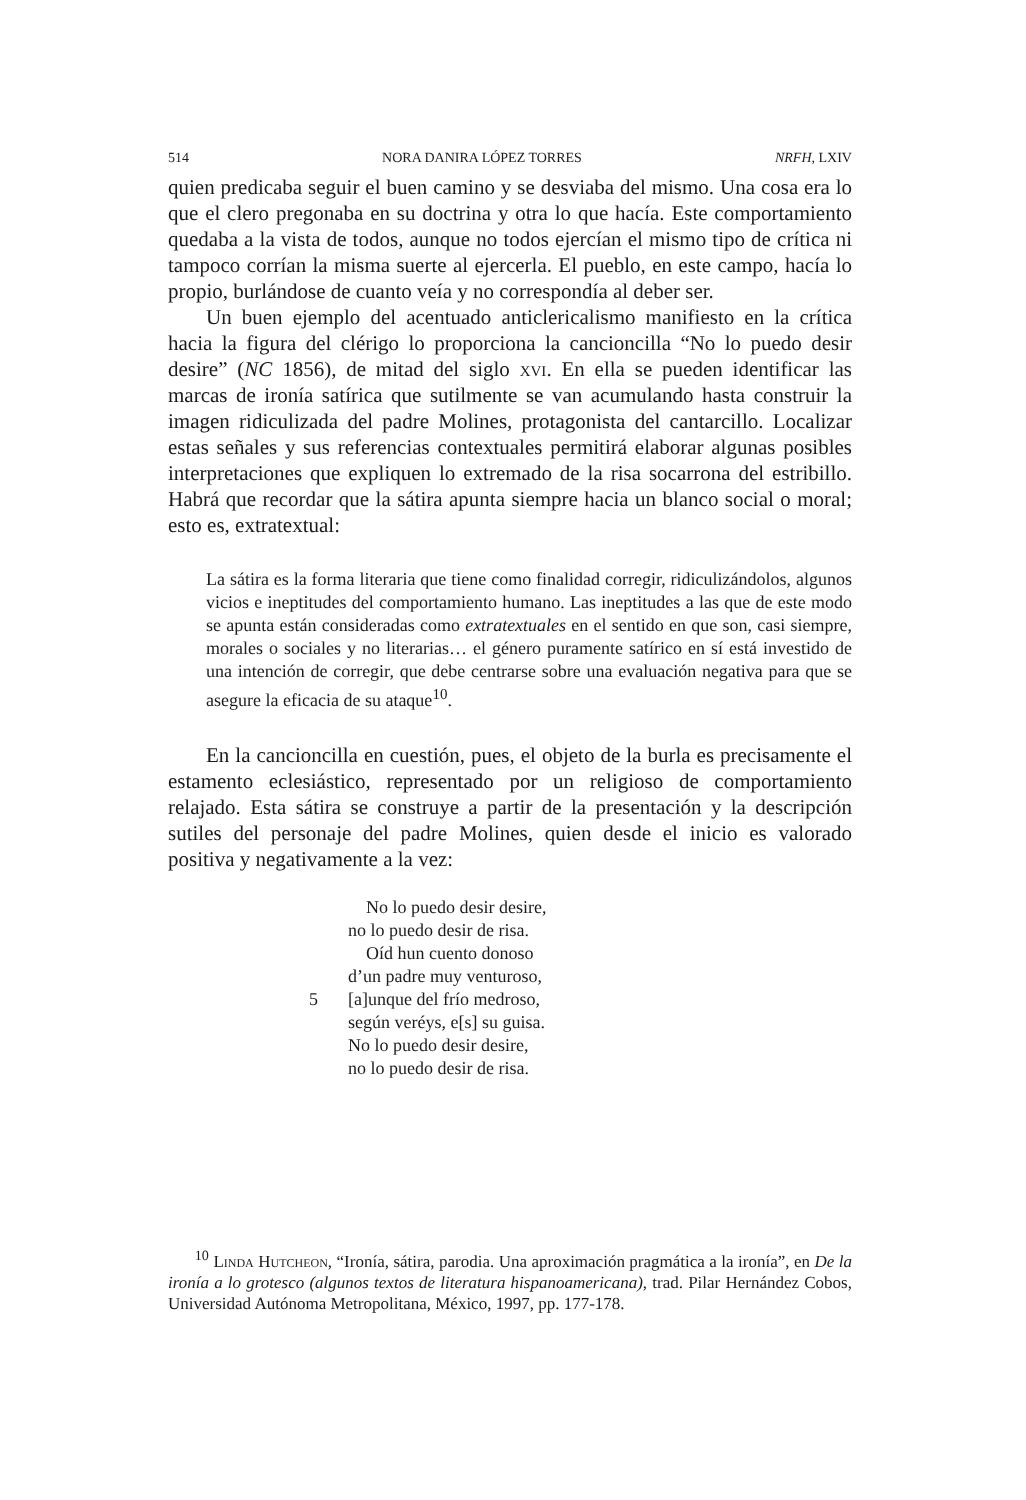514 NORA DANIRA LÓPEZ TORRES NRFH, LXIV
quien predicaba seguir el buen camino y se desviaba del mismo. Una cosa era lo que el clero pregonaba en su doctrina y otra lo que hacía. Este comportamiento quedaba a la vista de todos, aunque no todos ejercían el mismo tipo de crítica ni tampoco corrían la misma suerte al ejercerla. El pueblo, en este campo, hacía lo propio, burlándose de cuanto veía y no correspondía al deber ser.
Un buen ejemplo del acentuado anticlericalismo manifiesto en la crítica hacia la figura del clérigo lo proporciona la cancioncilla “No lo puedo desir desire” (NC 1856), de mitad del siglo xvi. En ella se pueden identificar las marcas de ironía satírica que sutilmente se van acumulando hasta construir la imagen ridiculizada del padre Molines, protagonista del cantarcillo. Localizar estas señales y sus referencias contextuales permitirá elaborar algunas posibles interpretaciones que expliquen lo extremado de la risa socarrona del estribillo. Habrá que recordar que la sátira apunta siempre hacia un blanco social o moral; esto es, extratextual:
La sátira es la forma literaria que tiene como finalidad corregir, ridiculizándolos, algunos vicios e ineptitudes del comportamiento humano. Las ineptitudes a las que de este modo se apunta están consideradas como extratextuales en el sentido en que son, casi siempre, morales o sociales y no literarias… el género puramente satírico en sí está investido de una intención de corregir, que debe centrarse sobre una evaluación negativa para que se asegure la eficacia de su ataque<sup>10</sup>.
En la cancioncilla en cuestión, pues, el objeto de la burla es precisamente el estamento eclesiástico, representado por un religioso de comportamiento relajado. Esta sátira se construye a partir de la presentación y la descripción sutiles del personaje del padre Molines, quien desde el inicio es valorado positiva y negativamente a la vez:
No lo puedo desir desire,
no lo puedo desir de risa.
Oíd hun cuento donoso
d’un padre muy venturoso,
5 [a]unque del frío medroso,
según veréys, e[s] su guisa.
No lo puedo desir desire,
no lo puedo desir de risa.
<sup>10</sup> Linda Hutcheon, “Ironía, sátira, parodia. Una aproximación pragmática a la ironía”, en De la ironía a lo grotesco (algunos textos de literatura hispanoamericana), trad. Pilar Hernández Cobos, Universidad Autónoma Metropolitana, México, 1997, pp. 177-178.